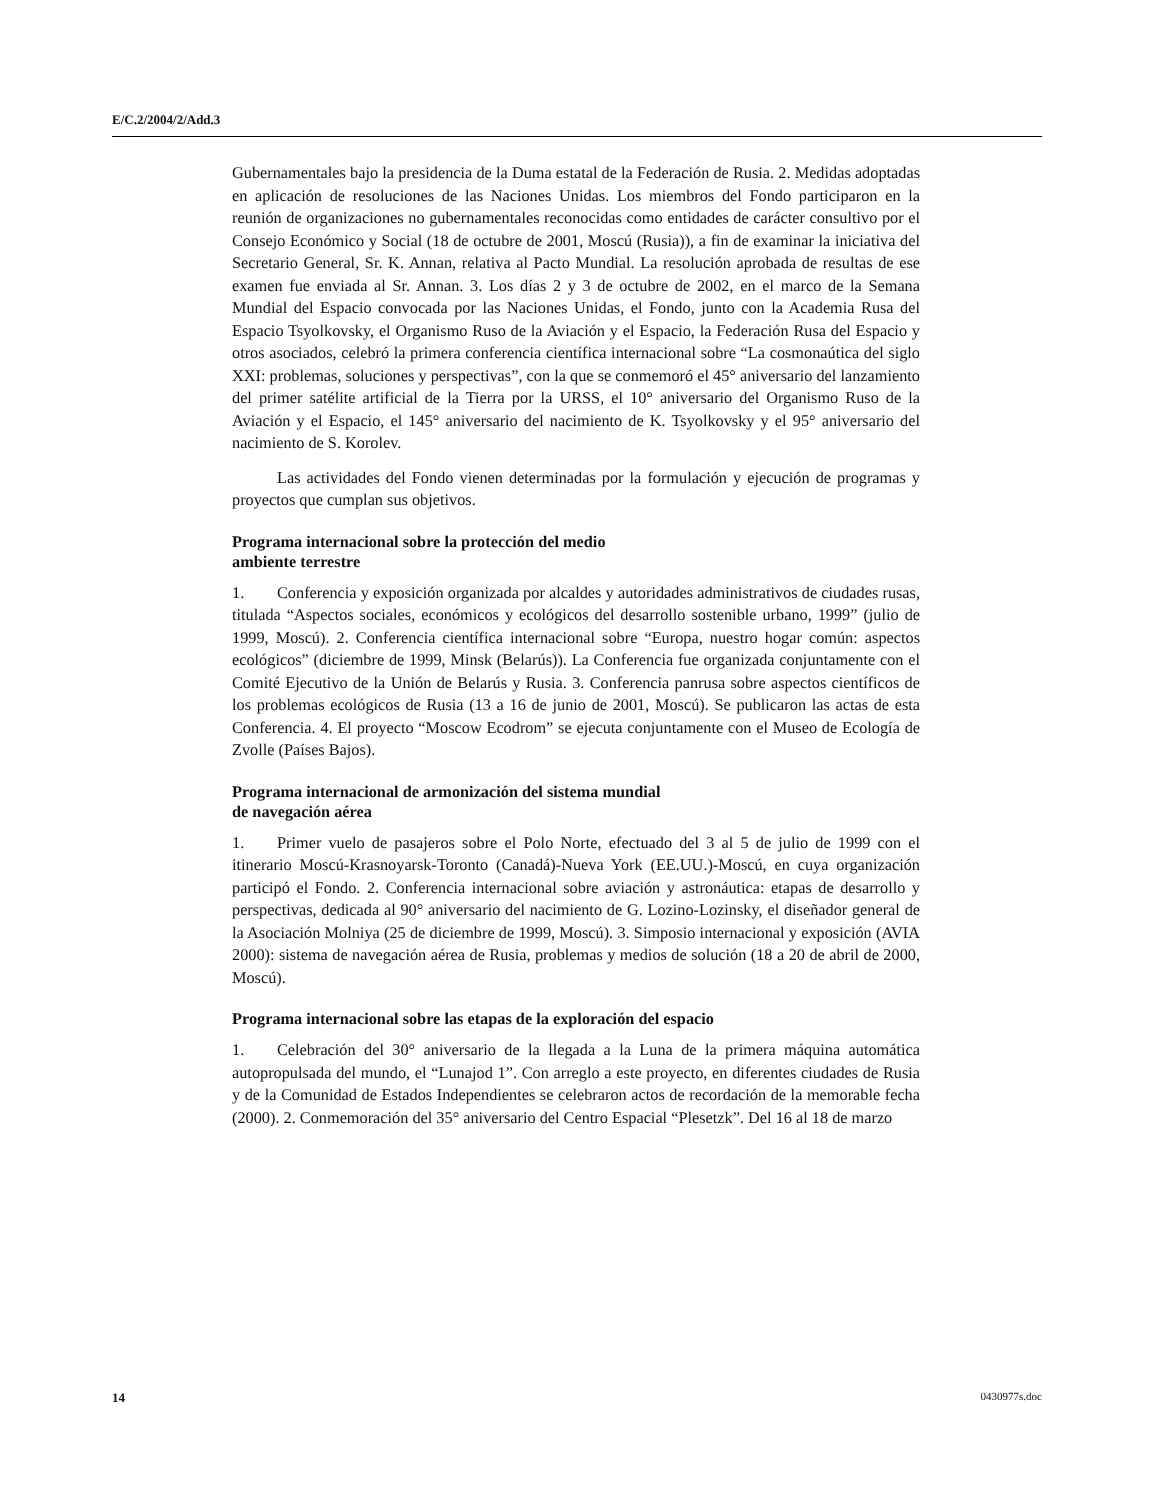E/C.2/2004/2/Add.3
Gubernamentales bajo la presidencia de la Duma estatal de la Federación de Rusia. 2. Medidas adoptadas en aplicación de resoluciones de las Naciones Unidas. Los miembros del Fondo participaron en la reunión de organizaciones no gubernamentales reconocidas como entidades de carácter consultivo por el Consejo Económico y Social (18 de octubre de 2001, Moscú (Rusia)), a fin de examinar la iniciativa del Secretario General, Sr. K. Annan, relativa al Pacto Mundial. La resolución aprobada de resultas de ese examen fue enviada al Sr. Annan. 3. Los días 2 y 3 de octubre de 2002, en el marco de la Semana Mundial del Espacio convocada por las Naciones Unidas, el Fondo, junto con la Academia Rusa del Espacio Tsyolkovsky, el Organismo Ruso de la Aviación y el Espacio, la Federación Rusa del Espacio y otros asociados, celebró la primera conferencia científica internacional sobre “La cosmonaútica del siglo XXI: problemas, soluciones y perspectivas”, con la que se conmemoró el 45° aniversario del lanzamiento del primer satélite artificial de la Tierra por la URSS, el 10° aniversario del Organismo Ruso de la Aviación y el Espacio, el 145° aniversario del nacimiento de K. Tsyolkovsky y el 95° aniversario del nacimiento de S. Korolev.
Las actividades del Fondo vienen determinadas por la formulación y ejecución de programas y proyectos que cumplan sus objetivos.
Programa internacional sobre la protección del medio
ambiente terrestre
1. Conferencia y exposición organizada por alcaldes y autoridades administrativos de ciudades rusas, titulada “Aspectos sociales, económicos y ecológicos del desarrollo sostenible urbano, 1999” (julio de 1999, Moscú). 2. Conferencia científica internacional sobre “Europa, nuestro hogar común: aspectos ecológicos” (diciembre de 1999, Minsk (Belarús)). La Conferencia fue organizada conjuntamente con el Comité Ejecutivo de la Unión de Belarús y Rusia. 3. Conferencia panrusa sobre aspectos científicos de los problemas ecológicos de Rusia (13 a 16 de junio de 2001, Moscú). Se publicaron las actas de esta Conferencia. 4. El proyecto “Moscow Ecodrom” se ejecuta conjuntamente con el Museo de Ecología de Zvolle (Países Bajos).
Programa internacional de armonización del sistema mundial
de navegación aérea
1. Primer vuelo de pasajeros sobre el Polo Norte, efectuado del 3 al 5 de julio de 1999 con el itinerario Moscú-Krasnoyarsk-Toronto (Canadá)-Nueva York (EE.UU.)-Moscú, en cuya organización participó el Fondo. 2. Conferencia internacional sobre aviación y astronáutica: etapas de desarrollo y perspectivas, dedicada al 90° aniversario del nacimiento de G. Lozino-Lozinsky, el diseñador general de la Asociación Molniya (25 de diciembre de 1999, Moscú). 3. Simposio internacional y exposición (AVIA 2000): sistema de navegación aérea de Rusia, problemas y medios de solución (18 a 20 de abril de 2000, Moscú).
Programa internacional sobre las etapas de la exploración del espacio
1. Celebración del 30° aniversario de la llegada a la Luna de la primera máquina automática autopropulsada del mundo, el “Lunajod 1”. Con arreglo a este proyecto, en diferentes ciudades de Rusia y de la Comunidad de Estados Independientes se celebraron actos de recordación de la memorable fecha (2000). 2. Conmemoración del 35° aniversario del Centro Espacial “Plesetzk”. Del 16 al 18 de marzo
14 0430977s.doc